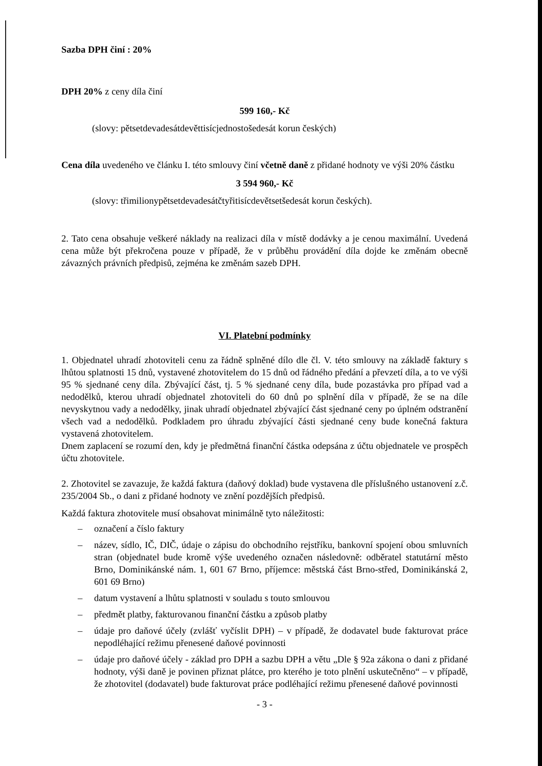Sazba DPH činí : 20%
DPH 20% z ceny díla činí
599 160,- Kč
(slovy: pětsetdevadesátdevěttisícjednostošedesát korun českých)
Cena díla uvedeného ve článku I. této smlouvy činí včetně daně z přidané hodnoty ve výši 20% částku
3 594 960,- Kč
(slovy: třimilionypětsetdevadesátčtyřitisícdevětsetšedesát korun českých).
2. Tato cena obsahuje veškeré náklady na realizaci díla v místě dodávky a je cenou maximální. Uvedená cena může být překročena pouze v případě, že v průběhu provádění díla dojde ke změnám obecně závazných právních předpisů, zejména ke změnám sazeb DPH.
VI. Platební podmínky
1. Objednatel uhradí zhotoviteli cenu za řádně splněné dílo dle čl. V. této smlouvy na základě faktury s lhůtou splatnosti 15 dnů, vystavené zhotovitelem do 15 dnů od řádného předání a převzetí díla, a to ve výši 95 % sjednané ceny díla. Zbývající část, tj. 5 % sjednané ceny díla, bude pozastávka pro případ vad a nedodělků, kterou uhradí objednatel zhotoviteli do 60 dnů po splnění díla v případě, že se na díle nevyskytnou vady a nedodělky, jinak uhradí objednatel zbývající část sjednané ceny po úplném odstranění všech vad a nedodělků. Podkladem pro úhradu zbývající části sjednané ceny bude konečná faktura vystavená zhotovitelem.
Dnem zaplacení se rozumí den, kdy je předmětná finanční částka odepsána z účtu objednatele ve prospěch účtu zhotovitele.
2. Zhotovitel se zavazuje, že každá faktura (daňový doklad) bude vystavena dle příslušného ustanovení z.č. 235/2004 Sb., o dani z přidané hodnoty ve znění pozdějších předpisů.
Každá faktura zhotovitele musí obsahovat minimálně tyto náležitosti:
– označení a číslo faktury
– název, sídlo, IČ, DIČ, údaje o zápisu do obchodního rejstříku, bankovní spojení obou smluvních stran (objednatel bude kromě výše uvedeného označen následovně: odběratel statutární město Brno, Dominikánské nám. 1, 601 67 Brno, příjemce: městská část Brno-střed, Dominikánská 2, 601 69 Brno)
– datum vystavení a lhůtu splatnosti v souladu s touto smlouvou
– předmět platby, fakturovanou finanční částku a způsob platby
– údaje pro daňové účely (zvlášť vyčíslit DPH) – v případě, že dodavatel bude fakturovat práce nepodléhající režimu přenesené daňové povinnosti
– údaje pro daňové účely - základ pro DPH a sazbu DPH a větu „Dle § 92a zákona o dani z přidané hodnoty, výši daně je povinen přiznat plátce, pro kterého je toto plnění uskutečněno“ – v případě, že zhotovitel (dodavatel) bude fakturovat práce podléhající režimu přenesené daňové povinnosti
- 3 -